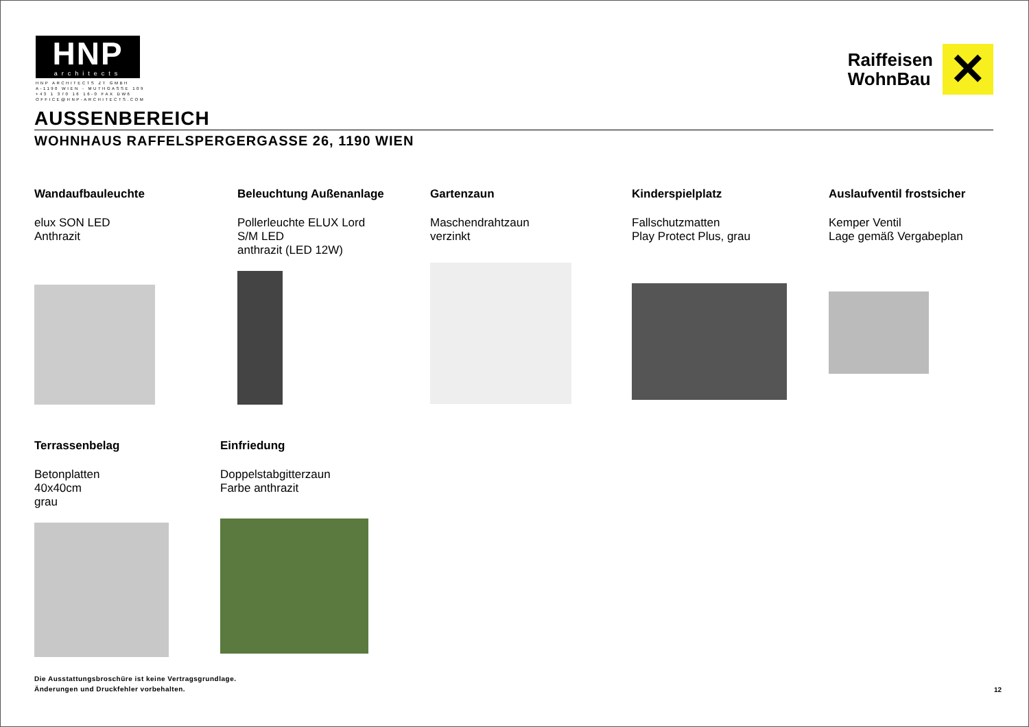HNP
architects
HNP ARCHITECTS ZT GMBH
A-1190 WIEN - MUTHGASSE 109
+43 1 370 16 16-0 FAX DW6
OFFICE@HNP-ARCHITECTS.COM
Raiffeisen
WohnBau
✕
AUSSENBEREICH
WOHNHAUS RAFFELSPERGERGASSE 26, 1190 WIEN
Wandaufbauleuchte
elux SON LED
Anthrazit
Beleuchtung Außenanlage
Pollerleuchte ELUX Lord
S/M LED
anthrazit (LED 12W)
Gartenzaun
Maschendrahtzaun
verzinkt
Kinderspielplatz
Fallschutzmatten
Play Protect Plus, grau
Auslaufventil frostsicher
Kemper Ventil
Lage gemäß Vergabeplan
Terrassenbelag
Betonplatten
40x40cm
grau
Einfriedung
Doppelstabgitterzaun
Farbe anthrazit
Die Ausstattungsbroschüre ist keine Vertragsgrundlage.
Änderungen und Druckfehler vorbehalten.
12